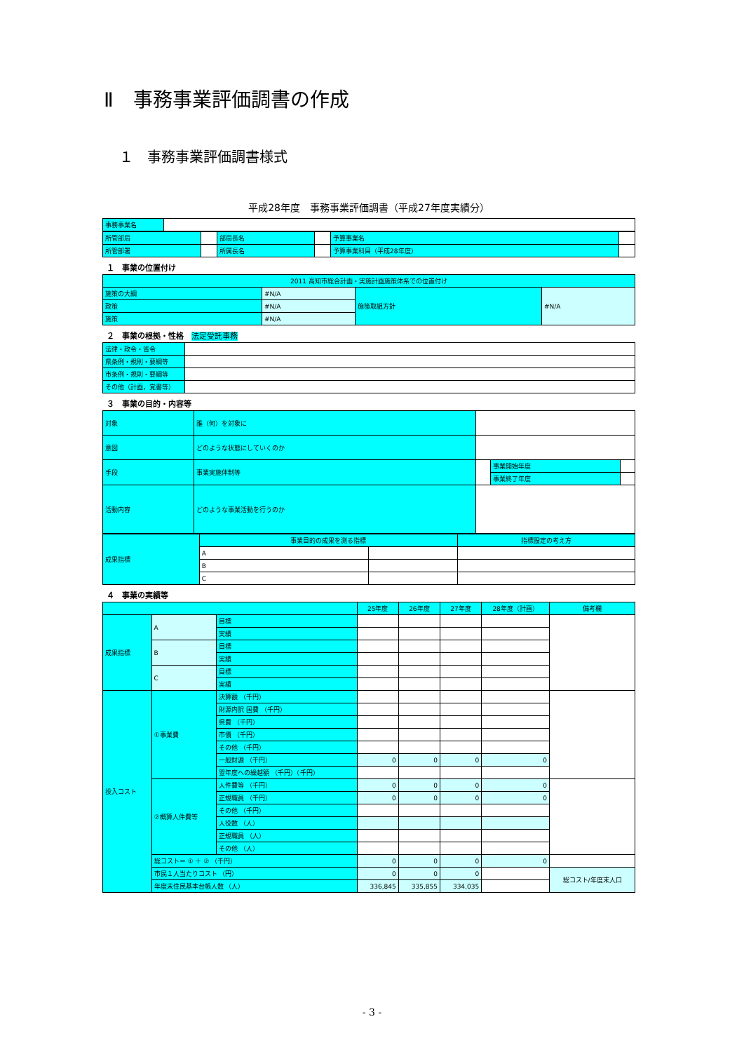Ⅱ　事務事業評価調書の作成
１　事務事業評価調書様式
平成28年度　事務事業評価調書（平成27年度実績分）
| 事務事業名 | |
| 所管部局 | | 部局長名 | | 予算事業名 | |
| 所管部署 | | 所属長名 | | 予算事業科目（平成28年度） | |
１　事業の位置付け
| 2011 高知市総合計画・実施計画施策体系での位置付け | | | |
| 施策の大綱 | #N/A | 施策取組方針 | #N/A |
| 政策 | #N/A | | |
| 施策 | #N/A | | |
２　事業の根拠・性格　法定受託事務
| 法律・政令・省令 | |
| 県条例・規則・要綱等 | |
| 市条例・規則・要綱等 | |
| その他（計画，覚書等） | |
３　事業の目的・内容等
| 対象 | 誰（何）を対象に | | | |
| 意図 | どのような状態にしていくのか | | | |
| 手段 | 事業実施体制等 | | 事業開始年度 | |
| | | | 事業終了年度 | |
| 活動内容 | どのような事業活動を行うのか | | | |
| 成果指標 | 事業目的の成果を測る指標 | | 指標設定の考え方 |
| | A | | |
| | B | | |
| | C | | |
４　事業の実績等
| | | | 25年度 | 26年度 | 27年度 | 28年度（計画） | 備考欄 |
| 成果指標 | A | 目標 | | | | | |
| | | 実績 | | | | | |
| | B | 目標 | | | | | |
| | | 実績 | | | | | |
| | C | 目標 | | | | | |
| | | 実績 | | | | | |
| 投入コスト | ①事業費 | 決算額 （千円） | | | | | |
| | | 財源内訳 国費 （千円） | | | | | |
| | | 県費 （千円） | | | | | |
| | | 市債 （千円） | | | | | |
| | | その他 （千円） | | | | | |
| | | 一般財源 （千円） | 0 | 0 | 0 | 0 | |
| | | 翌年度への繰越額 （千円）（千円） | | | | | |
| | ②概算人件費等 | 人件費等 （千円） | 0 | 0 | 0 | 0 | |
| | | 正規職員 （千円） | 0 | 0 | 0 | 0 | |
| | | その他 （千円） | | | | | |
| | | 人役数 （人） | | | | | |
| | | 正規職員 （人） | | | | | |
| | | その他 （人） | | | | | |
| | 総コスト＝ ① ＋ ② （千円） | | 0 | 0 | 0 | 0 | |
| | 市民１人当たりコスト （円） | | 0 | 0 | 0 | | 総コスト/年度末人口 |
| | 年度末住民基本台帳人数 （人） | | 336,845 | 335,855 | 334,035 | | |
- 3 -